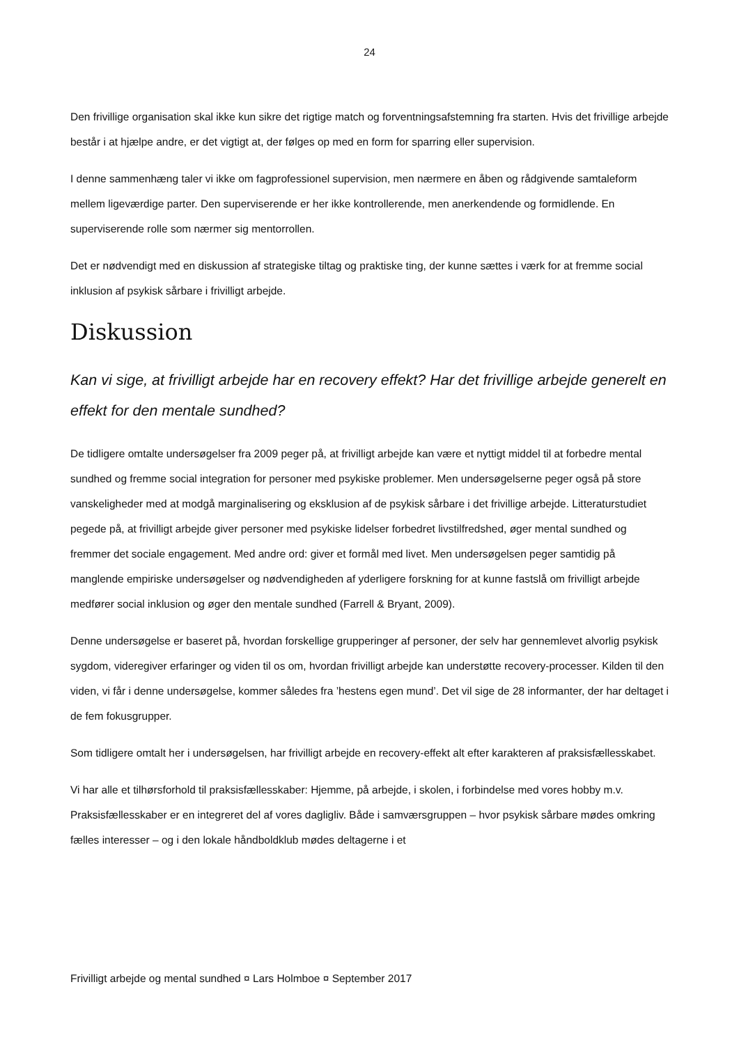24
Den frivillige organisation skal ikke kun sikre det rigtige match og forventningsafstemning fra starten. Hvis det frivillige arbejde består i at hjælpe andre, er det vigtigt at, der følges op med en form for sparring eller supervision.
I denne sammenhæng taler vi ikke om fagprofessionel supervision, men nærmere en åben og rådgivende samtaleform mellem ligeværdige parter. Den superviserende er her ikke kontrollerende, men anerkendende og formidlende. En superviserende rolle som nærmer sig mentorrollen.
Det er nødvendigt med en diskussion af strategiske tiltag og praktiske ting, der kunne sættes i værk for at fremme social inklusion af psykisk sårbare i frivilligt arbejde.
Diskussion
Kan vi sige, at frivilligt arbejde har en recovery effekt? Har det frivillige arbejde generelt en effekt for den mentale sundhed?
De tidligere omtalte undersøgelser fra 2009 peger på, at frivilligt arbejde kan være et nyttigt middel til at forbedre mental sundhed og fremme social integration for personer med psykiske problemer. Men undersøgelserne peger også på store vanskeligheder med at modgå marginalisering og eksklusion af de psykisk sårbare i det frivillige arbejde. Litteraturstudiet pegede på, at frivilligt arbejde giver personer med psykiske lidelser forbedret livstilfredshed, øger mental sundhed og fremmer det sociale engagement. Med andre ord: giver et formål med livet. Men undersøgelsen peger samtidig på manglende empiriske undersøgelser og nødvendigheden af yderligere forskning for at kunne fastslå om frivilligt arbejde medfører social inklusion og øger den mentale sundhed (Farrell & Bryant, 2009).
Denne undersøgelse er baseret på, hvordan forskellige grupperinger af personer, der selv har gennemlevet alvorlig psykisk sygdom, videregiver erfaringer og viden til os om, hvordan frivilligt arbejde kan understøtte recovery-processer. Kilden til den viden, vi får i denne undersøgelse, kommer således fra ’hestens egen mund’. Det vil sige de 28 informanter, der har deltaget i de fem fokusgrupper.
Som tidligere omtalt her i undersøgelsen, har frivilligt arbejde en recovery-effekt alt efter karakteren af praksisfællesskabet.
Vi har alle et tilhørsforhold til praksisfællesskaber: Hjemme, på arbejde, i skolen, i forbindelse med vores hobby m.v. Praksisfællesskaber er en integreret del af vores dagligliv. Både i samværsgruppen – hvor psykisk sårbare mødes omkring fælles interesser – og i den lokale håndboldklub mødes deltagerne i et
Frivilligt arbejde og mental sundhed ¤ Lars Holmboe ¤ September 2017